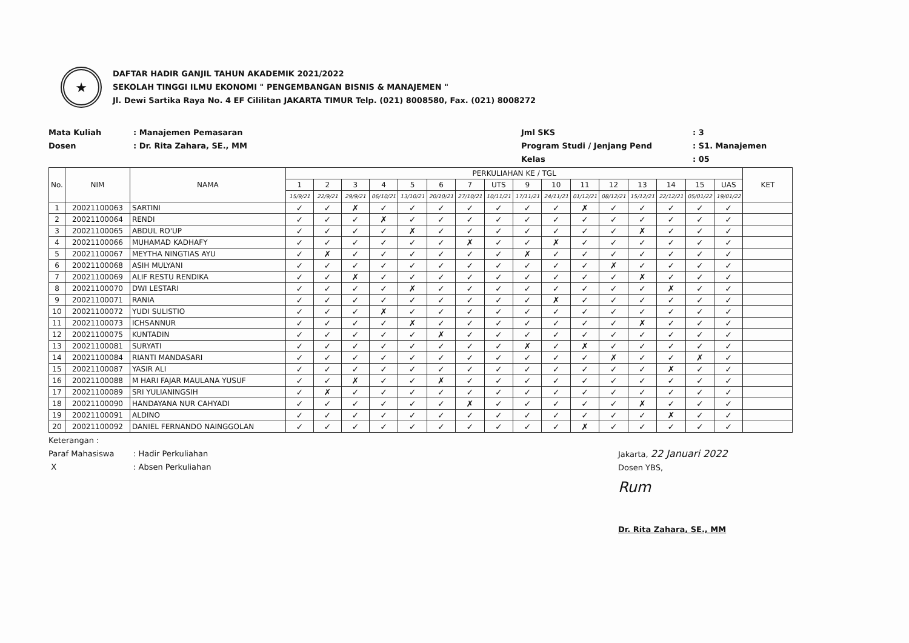★
DAFTAR HADIR GANJIL TAHUN AKADEMIK 2021/2022
SEKOLAH TINGGI ILMU EKONOMI " PENGEMBANGAN BISNIS & MANAJEMEN "
Jl. Dewi Sartika Raya No. 4 EF Cililitan JAKARTA TIMUR Telp. (021) 8008580, Fax. (021) 8008272
Mata Kuliah
Dosen
: Manajemen Pemasaran
: Dr. Rita Zahara, SE., MM
Jml SKS
Program Studi / Jenjang Pend
Kelas
: 3
: S1. Manajemen
: 05
| No. | NIM | NAMA | PERKULIAHAN KE / TGL | | | | | | | | | | | | | | | | KET |
| --- | --- | --- | --- | --- | --- | --- | --- | --- | --- | --- | --- | --- | --- | --- | --- | --- | --- | --- | --- |
| | | | 1 | 2 | 3 | 4 | 5 | 6 | 7 | UTS | 9 | 10 | 11 | 12 | 13 | 14 | 15 | UAS | |
| | | | 15/9/21 | 22/9/21 | 29/9/21 | 06/10/21 | 13/10/21 | 20/10/21 | 27/10/21 | 10/11/21 | 17/11/21 | 24/11/21 | 01/12/21 | 08/12/21 | 15/12/21 | 22/12/21 | 05/01/22 | 19/01/22 | |
| 1 | 20021100063 | SARTINI | ✓ | ✓ | ✗ | ✓ | ✓ | ✓ | ✓ | ✓ | ✓ | ✓ | ✗ | ✓ | ✓ | ✓ | ✓ | ✓ | |
| 2 | 20021100064 | RENDI | ✓ | ✓ | ✓ | ✗ | ✓ | ✓ | ✓ | ✓ | ✓ | ✓ | ✓ | ✓ | ✓ | ✓ | ✓ | ✓ | |
| 3 | 20021100065 | ABDUL RO'UP | ✓ | ✓ | ✓ | ✓ | ✗ | ✓ | ✓ | ✓ | ✓ | ✓ | ✓ | ✓ | ✗ | ✓ | ✓ | ✓ | |
| 4 | 20021100066 | MUHAMAD KADHAFY | ✓ | ✓ | ✓ | ✓ | ✓ | ✓ | ✗ | ✓ | ✓ | ✗ | ✓ | ✓ | ✓ | ✓ | ✓ | ✓ | |
| 5 | 20021100067 | MEYTHA NINGTIAS AYU | ✓ | ✗ | ✓ | ✓ | ✓ | ✓ | ✓ | ✓ | ✗ | ✓ | ✓ | ✓ | ✓ | ✓ | ✓ | ✓ | |
| 6 | 20021100068 | ASIH MULYANI | ✓ | ✓ | ✓ | ✓ | ✓ | ✓ | ✓ | ✓ | ✓ | ✓ | ✓ | ✗ | ✓ | ✓ | ✓ | ✓ | |
| 7 | 20021100069 | ALIF RESTU RENDIKA | ✓ | ✓ | ✗ | ✓ | ✓ | ✓ | ✓ | ✓ | ✓ | ✓ | ✓ | ✓ | ✗ | ✓ | ✓ | ✓ | |
| 8 | 20021100070 | DWI LESTARI | ✓ | ✓ | ✓ | ✓ | ✗ | ✓ | ✓ | ✓ | ✓ | ✓ | ✓ | ✓ | ✓ | ✗ | ✓ | ✓ | |
| 9 | 20021100071 | RANIA | ✓ | ✓ | ✓ | ✓ | ✓ | ✓ | ✓ | ✓ | ✓ | ✗ | ✓ | ✓ | ✓ | ✓ | ✓ | ✓ | |
| 10 | 20021100072 | YUDI SULISTIO | ✓ | ✓ | ✓ | ✗ | ✓ | ✓ | ✓ | ✓ | ✓ | ✓ | ✓ | ✓ | ✓ | ✓ | ✓ | ✓ | |
| 11 | 20021100073 | ICHSANNUR | ✓ | ✓ | ✓ | ✓ | ✗ | ✓ | ✓ | ✓ | ✓ | ✓ | ✓ | ✓ | ✗ | ✓ | ✓ | ✓ | |
| 12 | 20021100075 | KUNTADIN | ✓ | ✓ | ✓ | ✓ | ✓ | ✗ | ✓ | ✓ | ✓ | ✓ | ✓ | ✓ | ✓ | ✓ | ✓ | ✓ | |
| 13 | 20021100081 | SURYATI | ✓ | ✓ | ✓ | ✓ | ✓ | ✓ | ✓ | ✓ | ✗ | ✓ | ✗ | ✓ | ✓ | ✓ | ✓ | ✓ | |
| 14 | 20021100084 | RIANTI MANDASARI | ✓ | ✓ | ✓ | ✓ | ✓ | ✓ | ✓ | ✓ | ✓ | ✓ | ✓ | ✗ | ✓ | ✓ | ✗ | ✓ | |
| 15 | 20021100087 | YASIR ALI | ✓ | ✓ | ✓ | ✓ | ✓ | ✓ | ✓ | ✓ | ✓ | ✓ | ✓ | ✓ | ✓ | ✗ | ✓ | ✓ | |
| 16 | 20021100088 | M HARI FAJAR MAULANA YUSUF | ✓ | ✓ | ✗ | ✓ | ✓ | ✗ | ✓ | ✓ | ✓ | ✓ | ✓ | ✓ | ✓ | ✓ | ✓ | ✓ | |
| 17 | 20021100089 | SRI YULIANINGSIH | ✓ | ✗ | ✓ | ✓ | ✓ | ✓ | ✓ | ✓ | ✓ | ✓ | ✓ | ✓ | ✓ | ✓ | ✓ | ✓ | |
| 18 | 20021100090 | HANDAYANA NUR CAHYADI | ✓ | ✓ | ✓ | ✓ | ✓ | ✓ | ✗ | ✓ | ✓ | ✓ | ✓ | ✓ | ✗ | ✓ | ✓ | ✓ | |
| 19 | 20021100091 | ALDINO | ✓ | ✓ | ✓ | ✓ | ✓ | ✓ | ✓ | ✓ | ✓ | ✓ | ✓ | ✓ | ✓ | ✗ | ✓ | ✓ | |
| 20 | 20021100092 | DANIEL FERNANDO NAINGGOLAN | ✓ | ✓ | ✓ | ✓ | ✓ | ✓ | ✓ | ✓ | ✓ | ✓ | ✗ | ✓ | ✓ | ✓ | ✓ | ✓ | |
Keterangan :
Paraf Mahasiswa: Hadir Perkuliahan
X: Absen Perkuliahan
Jakarta, 22 Januari 2022
Dosen YBS,
Rum
Dr. Rita Zahara, SE., MM